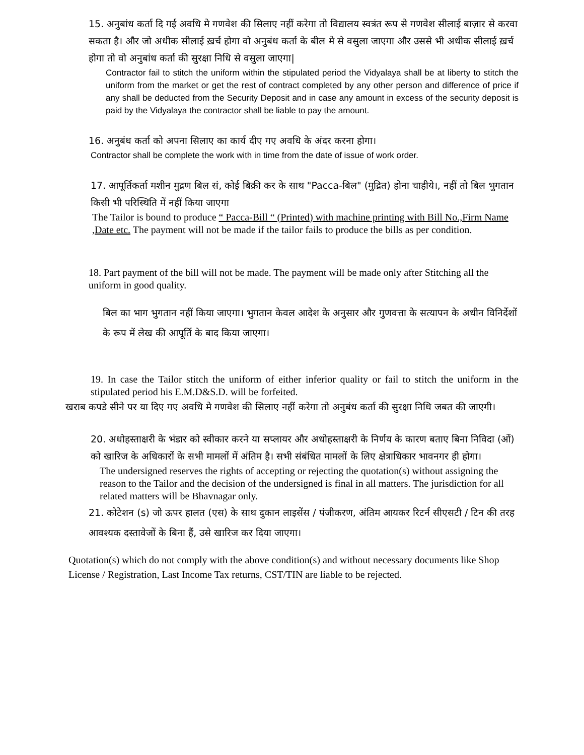15. अनुबांध कर्ता दि गई अवधि मे गणवेश की सिलाए नहीं करेगा तो विद्यालय स्वत्रंत रूप से गणवेश सीलाई बाज़ार से करवा सकता है। और जो अधीक सीलाई ख़र्च होगा वो अनुबंध कर्ता के बील मे से वसुला जाएगा और उससे भी अधीक सीलाई ख़र्च होगा तो वो अनुबांध कर्ता की सुरक्षा निधि से वसुला जाएगा|
Contractor fail to stitch the uniform within the stipulated period the Vidyalaya shall be at liberty to stitch the uniform from the market or get the rest of contract completed by any other person and difference of price if any shall be deducted from the Security Deposit and in case any amount in excess of the security deposit is paid by the Vidyalaya the contractor shall be liable to pay the amount.
16. अनुबंध कर्ता को अपना सिलाए का कार्य दीए गए अवधि के अंदर करना होगा।
Contractor shall be complete the work with in time from the date of issue of work order.
17. आपूर्तिकर्ता मशीन मुद्रण बिल सं, कोई बिक्री कर के साथ "Pacca-बिल" (मुद्रित) होना चाहीये।, नहीं तो बिल भुगतान किसी भी परिस्थिति में नहीं किया जाएगा
The Tailor is bound to produce “ Pacca-Bill “ (Printed) with machine printing with Bill No.,Firm Name ,Date etc. The payment will not be made if the tailor fails to produce the bills as per condition.
18. Part payment of the bill will not be made. The payment will be made only after Stitching all the uniform in good quality.
बिल का भाग भुगतान नहीं किया जाएगा। भुगतान केवल आदेश के अनुसार और गुणवत्ता के सत्यापन के अधीन विनिर्देशों के रूप में लेख की आपूर्ति के बाद किया जाएगा।
19. In case the Tailor stitch the uniform of either inferior quality or fail to stitch the uniform in the stipulated period his E.M.D&S.D. will be forfeited.
खराब कपडे सीने पर या दिए गए अवधि मे गणवेश की सिलाए नहीं करेगा तो अनुबंध कर्ता की सुरक्षा निधि जबत की जाएगी।
20. अधोहस्ताक्षरी के भंडार को स्वीकार करने या सप्लायर और अधोहस्ताक्षरी के निर्णय के कारण बताए बिना निविदा (ओं) को खारिज के अधिकारों के सभी मामलों में अंतिम है। सभी संबंधित मामलों के लिए क्षेत्राधिकार भावनगर ही होगा।
The undersigned reserves the rights of accepting or rejecting the quotation(s) without assigning the reason to the Tailor and the decision of the undersigned is final in all matters. The jurisdiction for all related matters will be Bhavnagar only.
21. कोटेशन (s) जो ऊपर हालत (एस) के साथ दुकान लाइसेंस / पंजीकरण, अंतिम आयकर रिटर्न सीएसटी / टिन की तरह आवश्यक दस्तावेजों के बिना हैं, उसे खारिज कर दिया जाएगा।
Quotation(s) which do not comply with the above condition(s) and without necessary documents like Shop License / Registration, Last Income Tax returns, CST/TIN are liable to be rejected.